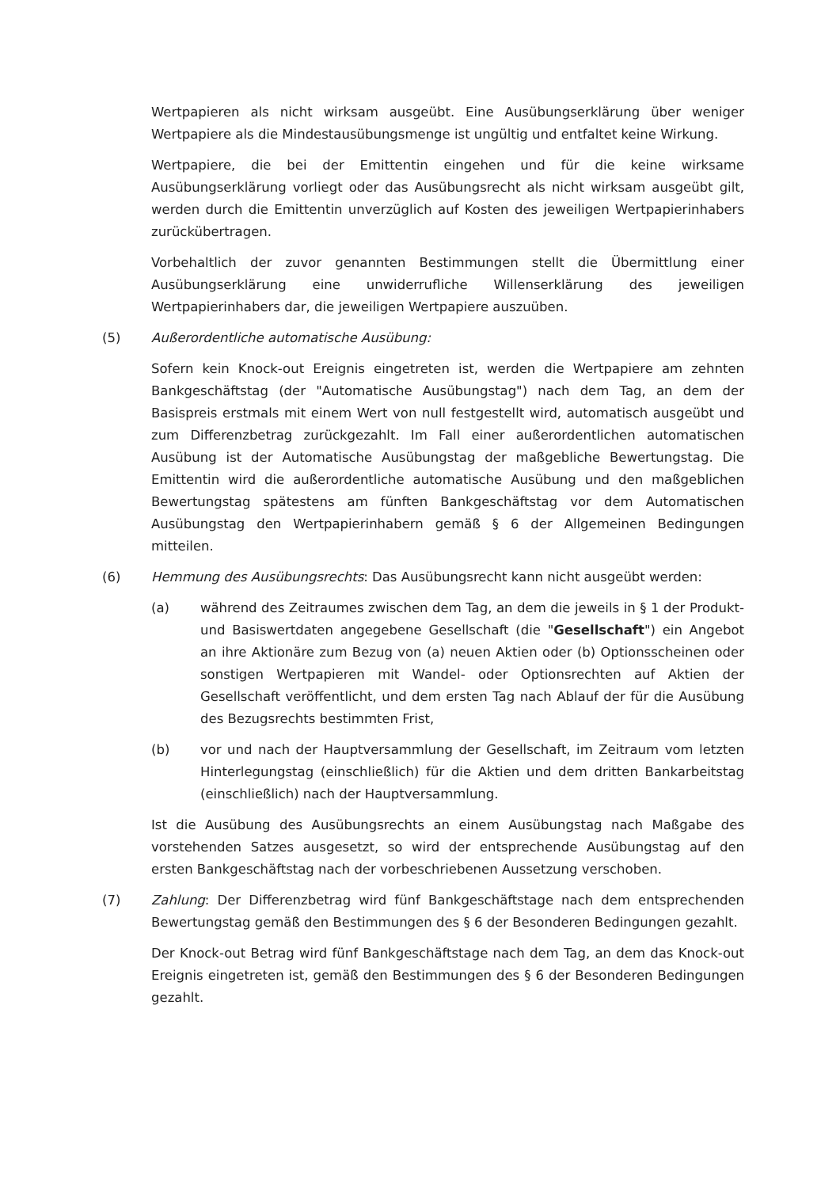Wertpapieren als nicht wirksam ausgeübt. Eine Ausübungserklärung über weniger Wertpapiere als die Mindestausübungsmenge ist ungültig und entfaltet keine Wirkung.
Wertpapiere, die bei der Emittentin eingehen und für die keine wirksame Ausübungserklärung vorliegt oder das Ausübungsrecht als nicht wirksam ausgeübt gilt, werden durch die Emittentin unverzüglich auf Kosten des jeweiligen Wertpapierinhabers zurückübertragen.
Vorbehaltlich der zuvor genannten Bestimmungen stellt die Übermittlung einer Ausübungserklärung eine unwiderrufliche Willenserklärung des jeweiligen Wertpapierinhabers dar, die jeweiligen Wertpapiere auszuüben.
(5) Außerordentliche automatische Ausübung:
Sofern kein Knock-out Ereignis eingetreten ist, werden die Wertpapiere am zehnten Bankgeschäftstag (der "Automatische Ausübungstag") nach dem Tag, an dem der Basispreis erstmals mit einem Wert von null festgestellt wird, automatisch ausgeübt und zum Differenzbetrag zurückgezahlt. Im Fall einer außerordentlichen automatischen Ausübung ist der Automatische Ausübungstag der maßgebliche Bewertungstag. Die Emittentin wird die außerordentliche automatische Ausübung und den maßgeblichen Bewertungstag spätestens am fünften Bankgeschäftstag vor dem Automatischen Ausübungstag den Wertpapierinhabern gemäß § 6 der Allgemeinen Bedingungen mitteilen.
(6) Hemmung des Ausübungsrechts: Das Ausübungsrecht kann nicht ausgeübt werden:
(a) während des Zeitraumes zwischen dem Tag, an dem die jeweils in § 1 der Produkt- und Basiswertdaten angegebene Gesellschaft (die "Gesellschaft") ein Angebot an ihre Aktionäre zum Bezug von (a) neuen Aktien oder (b) Optionsscheinen oder sonstigen Wertpapieren mit Wandel- oder Optionsrechten auf Aktien der Gesellschaft veröffentlicht, und dem ersten Tag nach Ablauf der für die Ausübung des Bezugsrechts bestimmten Frist,
(b) vor und nach der Hauptversammlung der Gesellschaft, im Zeitraum vom letzten Hinterlegungstag (einschließlich) für die Aktien und dem dritten Bankarbeitstag (einschließlich) nach der Hauptversammlung.
Ist die Ausübung des Ausübungsrechts an einem Ausübungstag nach Maßgabe des vorstehenden Satzes ausgesetzt, so wird der entsprechende Ausübungstag auf den ersten Bankgeschäftstag nach der vorbeschriebenen Aussetzung verschoben.
(7) Zahlung: Der Differenzbetrag wird fünf Bankgeschäftstage nach dem entsprechenden Bewertungstag gemäß den Bestimmungen des § 6 der Besonderen Bedingungen gezahlt.
Der Knock-out Betrag wird fünf Bankgeschäftstage nach dem Tag, an dem das Knock-out Ereignis eingetreten ist, gemäß den Bestimmungen des § 6 der Besonderen Bedingungen gezahlt.